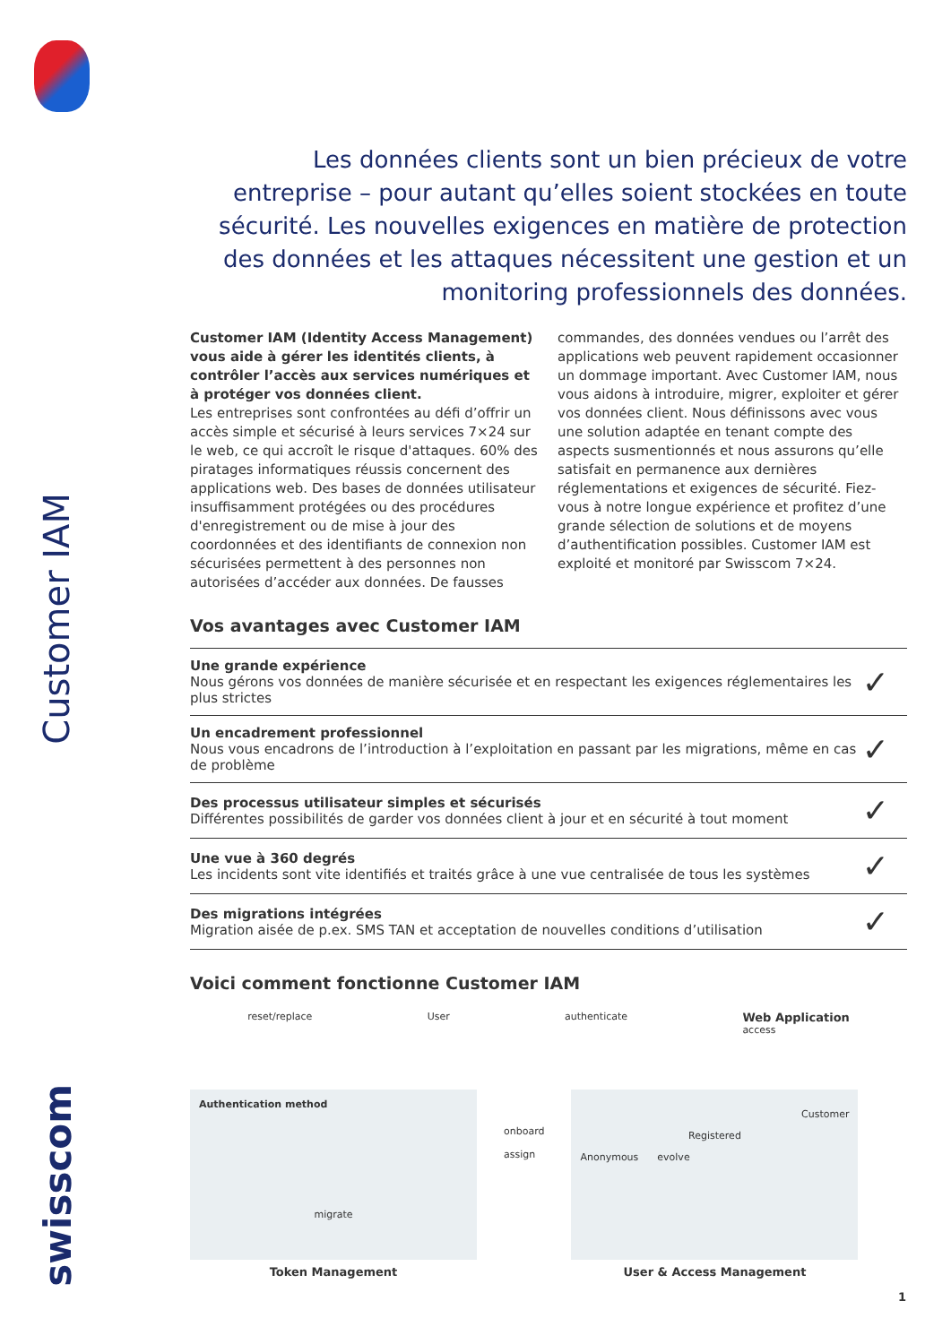Customer IAM
swisscom
Les données clients sont un bien précieux de votre entreprise – pour autant qu’elles soient stockées en toute sécurité. Les nouvelles exigences en matière de protection des données et les attaques nécessitent une gestion et un monitoring professionnels des données.
Customer IAM (Identity Access Management) vous aide à gérer les identités clients, à contrôler l’accès aux services numériques et à protéger vos données client.
Les entreprises sont confrontées au défi d’offrir un accès simple et sécurisé à leurs services 7×24 sur le web, ce qui accroît le risque d'attaques. 60% des piratages informatiques réussis concernent des applications web. Des bases de données utilisateur insuffisamment protégées ou des procédures d'enregistrement ou de mise à jour des coordonnées et des identifiants de connexion non sécurisées permettent à des personnes non autorisées d’accéder aux données. De fausses commandes, des données vendues ou l’arrêt des applications web peuvent rapidement occasionner un dommage important. Avec Customer IAM, nous vous aidons à introduire, migrer, exploiter et gérer vos données client. Nous définissons avec vous une solution adaptée en tenant compte des aspects susmentionnés et nous assurons qu’elle satisfait en permanence aux dernières réglementations et exigences de sécurité. Fiez-vous à notre longue expérience et profitez d’une grande sélection de solutions et de moyens d’authentification possibles. Customer IAM est exploité et monitoré par Swisscom 7×24.
Vos avantages avec Customer IAM
| Une grande expérience Nous gérons vos données de manière sécurisée et en respectant les exigences réglementaires les plus strictes | ✓ |
| Un encadrement professionnel Nous vous encadrons de l’introduction à l’exploitation en passant par les migrations, même en cas de problème | ✓ |
| Des processus utilisateur simples et sécurisés Différentes possibilités de garder vos données client à jour et en sécurité à tout moment | ✓ |
| Une vue à 360 degrés Les incidents sont vite identifiés et traités grâce à une vue centralisée de tous les systèmes | ✓ |
| Des migrations intégrées Migration aisée de p.ex. SMS TAN et acceptation de nouvelles conditions d’utilisation | ✓ |
Voici comment fonctionne Customer IAM
reset/replace User authenticate Web Application
access
Authentication method
migrate
Token Management
onboard
assign
Customer
Registered
Anonymous evolve
User & Access Management
1